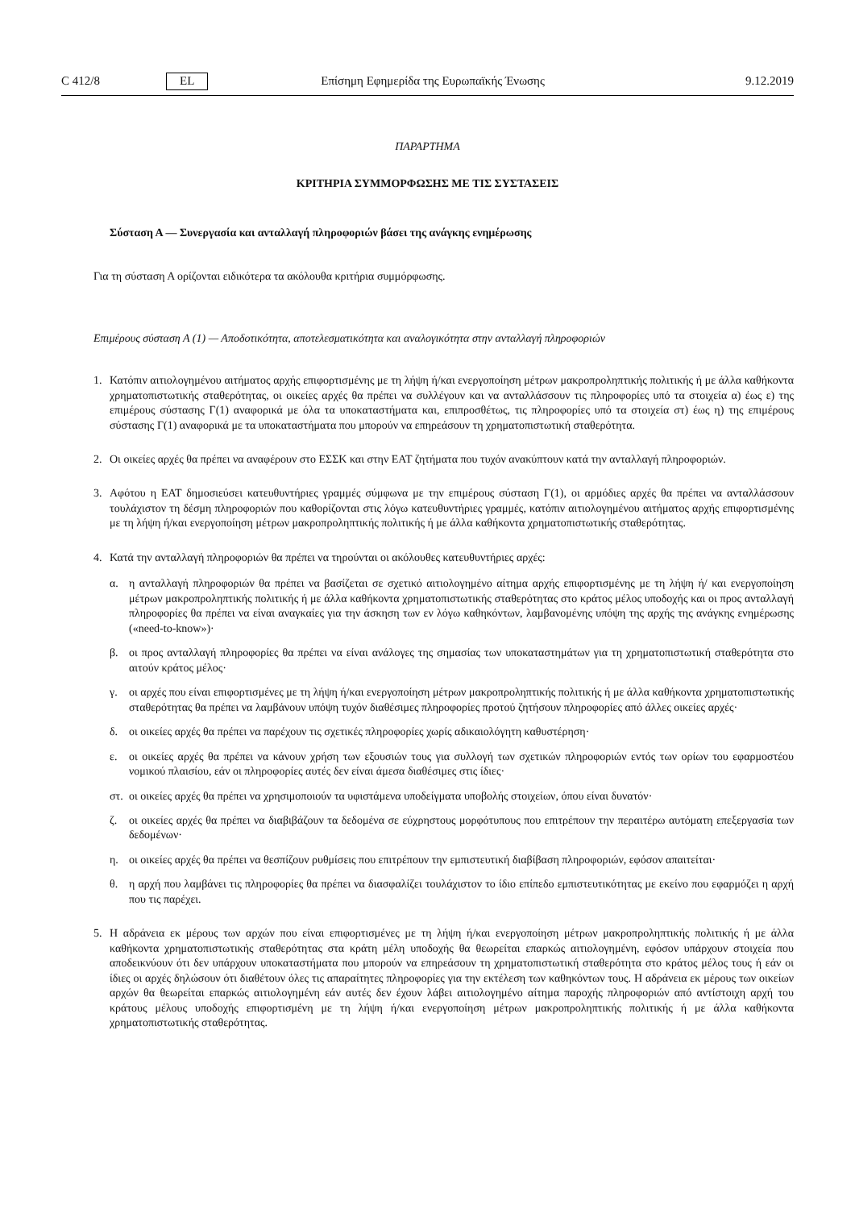C 412/8 EL Επίσημη Εφημερίδα της Ευρωπαϊκής Ένωσης 9.12.2019
ΠΑΡΑΡΤΗΜΑ
ΚΡΙΤΗΡΙΑ ΣΥΜΜΟΡΦΩΣΗΣ ΜΕ ΤΙΣ ΣΥΣΤΑΣΕΙΣ
Σύσταση Α — Συνεργασία και ανταλλαγή πληροφοριών βάσει της ανάγκης ενημέρωσης
Για τη σύσταση Α ορίζονται ειδικότερα τα ακόλουθα κριτήρια συμμόρφωσης.
Επιμέρους σύσταση Α (1) — Αποδοτικότητα, αποτελεσματικότητα και αναλογικότητα στην ανταλλαγή πληροφοριών
1. Κατόπιν αιτιολογημένου αιτήματος αρχής επιφορτισμένης με τη λήψη ή/και ενεργοποίηση μέτρων μακροπροληπτικής πολιτικής ή με άλλα καθήκοντα χρηματοπιστωτικής σταθερότητας, οι οικείες αρχές θα πρέπει να συλλέγουν και να ανταλλάσσουν τις πληροφορίες υπό τα στοιχεία α) έως ε) της επιμέρους σύστασης Γ(1) αναφορικά με όλα τα υποκαταστήματα και, επιπροσθέτως, τις πληροφορίες υπό τα στοιχεία στ) έως η) της επιμέρους σύστασης Γ(1) αναφορικά με τα υποκαταστήματα που μπορούν να επηρεάσουν τη χρηματοπιστωτική σταθερότητα.
2. Οι οικείες αρχές θα πρέπει να αναφέρουν στο ΕΣΣΚ και στην ΕΑΤ ζητήματα που τυχόν ανακύπτουν κατά την ανταλλαγή πληροφοριών.
3. Αφότου η ΕΑΤ δημοσιεύσει κατευθυντήριες γραμμές σύμφωνα με την επιμέρους σύσταση Γ(1), οι αρμόδιες αρχές θα πρέπει να ανταλλάσσουν τουλάχιστον τη δέσμη πληροφοριών που καθορίζονται στις λόγω κατευθυντήριες γραμμές, κατόπιν αιτιολογημένου αιτήματος αρχής επιφορτισμένης με τη λήψη ή/και ενεργοποίηση μέτρων μακροπροληπτικής πολιτικής ή με άλλα καθήκοντα χρηματοπιστωτικής σταθερότητας.
4. Κατά την ανταλλαγή πληροφοριών θα πρέπει να τηρούνται οι ακόλουθες κατευθυντήριες αρχές:
α. η ανταλλαγή πληροφοριών θα πρέπει να βασίζεται σε σχετικό αιτιολογημένο αίτημα αρχής επιφορτισμένης με τη λήψη ή/ και ενεργοποίηση μέτρων μακροπροληπτικής πολιτικής ή με άλλα καθήκοντα χρηματοπιστωτικής σταθερότητας στο κράτος μέλος υποδοχής και οι προς ανταλλαγή πληροφορίες θα πρέπει να είναι αναγκαίες για την άσκηση των εν λόγω καθηκόντων, λαμβανομένης υπόψη της αρχής της ανάγκης ενημέρωσης («need-to-know»)·
β. οι προς ανταλλαγή πληροφορίες θα πρέπει να είναι ανάλογες της σημασίας των υποκαταστημάτων για τη χρηματοπιστωτική σταθερότητα στο αιτούν κράτος μέλος·
γ. οι αρχές που είναι επιφορτισμένες με τη λήψη ή/και ενεργοποίηση μέτρων μακροπροληπτικής πολιτικής ή με άλλα καθήκοντα χρηματοπιστωτικής σταθερότητας θα πρέπει να λαμβάνουν υπόψη τυχόν διαθέσιμες πληροφορίες προτού ζητήσουν πληροφορίες από άλλες οικείες αρχές·
δ. οι οικείες αρχές θα πρέπει να παρέχουν τις σχετικές πληροφορίες χωρίς αδικαιολόγητη καθυστέρηση·
ε. οι οικείες αρχές θα πρέπει να κάνουν χρήση των εξουσιών τους για συλλογή των σχετικών πληροφοριών εντός των ορίων του εφαρμοστέου νομικού πλαισίου, εάν οι πληροφορίες αυτές δεν είναι άμεσα διαθέσιμες στις ίδιες·
στ.
οι οικείες αρχές θα πρέπει να χρησιμοποιούν τα υφιστάμενα υποδείγματα υποβολής στοιχείων, όπου είναι δυνατόν·
ζ. οι οικείες αρχές θα πρέπει να διαβιβάζουν τα δεδομένα σε εύχρηστους μορφότυπους που επιτρέπουν την περαιτέρω αυτόματη επεξεργασία των δεδομένων·
η. οι οικείες αρχές θα πρέπει να θεσπίζουν ρυθμίσεις που επιτρέπουν την εμπιστευτική διαβίβαση πληροφοριών, εφόσον απαιτείται·
θ. η αρχή που λαμβάνει τις πληροφορίες θα πρέπει να διασφαλίζει τουλάχιστον το ίδιο επίπεδο εμπιστευτικότητας με εκείνο που εφαρμόζει η αρχή που τις παρέχει.
5. Η αδράνεια εκ μέρους των αρχών που είναι επιφορτισμένες με τη λήψη ή/και ενεργοποίηση μέτρων μακροπροληπτικής πολιτικής ή με άλλα καθήκοντα χρηματοπιστωτικής σταθερότητας στα κράτη μέλη υποδοχής θα θεωρείται επαρκώς αιτιολογημένη, εφόσον υπάρχουν στοιχεία που αποδεικνύουν ότι δεν υπάρχουν υποκαταστήματα που μπορούν να επηρεάσουν τη χρηματοπιστωτική σταθερότητα στο κράτος μέλος τους ή εάν οι ίδιες οι αρχές δηλώσουν ότι διαθέτουν όλες τις απαραίτητες πληροφορίες για την εκτέλεση των καθηκόντων τους. Η αδράνεια εκ μέρους των οικείων αρχών θα θεωρείται επαρκώς αιτιολογημένη εάν αυτές δεν έχουν λάβει αιτιολογημένο αίτημα παροχής πληροφοριών από αντίστοιχη αρχή του κράτους μέλους υποδοχής επιφορτισμένη με τη λήψη ή/και ενεργοποίηση μέτρων μακροπροληπτικής πολιτικής ή με άλλα καθήκοντα χρηματοπιστωτικής σταθερότητας.